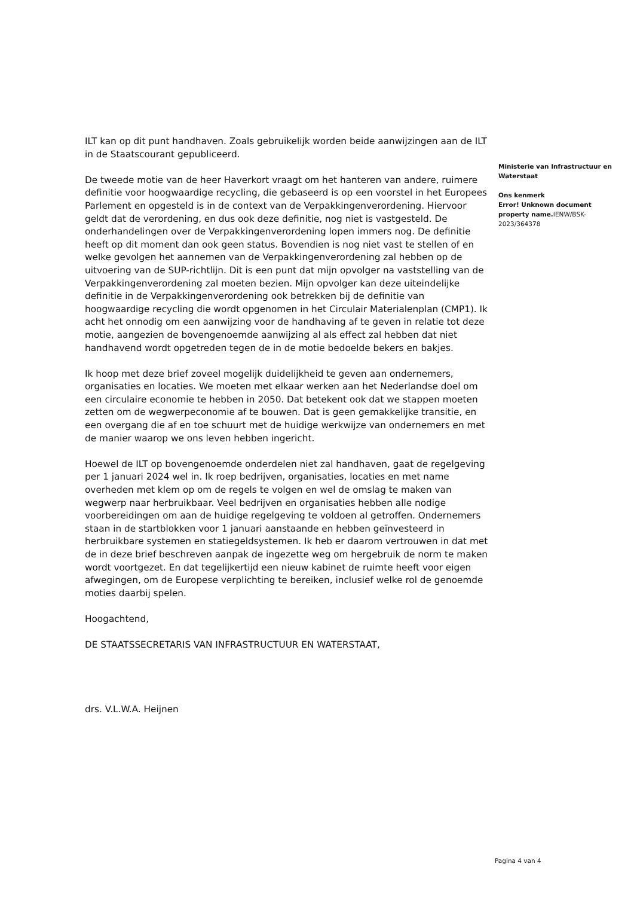ILT kan op dit punt handhaven. Zoals gebruikelijk worden beide aanwijzingen aan de ILT in de Staatscourant gepubliceerd.
De tweede motie van de heer Haverkort vraagt om het hanteren van andere, ruimere definitie voor hoogwaardige recycling, die gebaseerd is op een voorstel in het Europees Parlement en opgesteld is in de context van de Verpakkingenverordening. Hiervoor geldt dat de verordening, en dus ook deze definitie, nog niet is vastgesteld. De onderhandelingen over de Verpakkingenverordening lopen immers nog. De definitie heeft op dit moment dan ook geen status. Bovendien is nog niet vast te stellen of en welke gevolgen het aannemen van de Verpakkingenverordening zal hebben op de uitvoering van de SUP-richtlijn. Dit is een punt dat mijn opvolger na vaststelling van de Verpakkingenverordening zal moeten bezien. Mijn opvolger kan deze uiteindelijke definitie in de Verpakkingenverordening ook betrekken bij de definitie van hoogwaardige recycling die wordt opgenomen in het Circulair Materialenplan (CMP1). Ik acht het onnodig om een aanwijzing voor de handhaving af te geven in relatie tot deze motie, aangezien de bovengenoemde aanwijzing al als effect zal hebben dat niet handhavend wordt opgetreden tegen de in de motie bedoelde bekers en bakjes.
Ik hoop met deze brief zoveel mogelijk duidelijkheid te geven aan ondernemers, organisaties en locaties. We moeten met elkaar werken aan het Nederlandse doel om een circulaire economie te hebben in 2050. Dat betekent ook dat we stappen moeten zetten om de wegwerpeconomie af te bouwen. Dat is geen gemakkelijke transitie, en een overgang die af en toe schuurt met de huidige werkwijze van ondernemers en met de manier waarop we ons leven hebben ingericht.
Hoewel de ILT op bovengenoemde onderdelen niet zal handhaven, gaat de regelgeving per 1 januari 2024 wel in. Ik roep bedrijven, organisaties, locaties en met name overheden met klem op om de regels te volgen en wel de omslag te maken van wegwerp naar herbruikbaar. Veel bedrijven en organisaties hebben alle nodige voorbereidingen om aan de huidige regelgeving te voldoen al getroffen. Ondernemers staan in de startblokken voor 1 januari aanstaande en hebben geïnvesteerd in herbruikbare systemen en statiegeldsystemen. Ik heb er daarom vertrouwen in dat met de in deze brief beschreven aanpak de ingezette weg om hergebruik de norm te maken wordt voortgezet. En dat tegelijkertijd een nieuw kabinet de ruimte heeft voor eigen afwegingen, om de Europese verplichting te bereiken, inclusief welke rol de genoemde moties daarbij spelen.
Hoogachtend,
DE STAATSSECRETARIS VAN INFRASTRUCTUUR EN WATERSTAAT,
drs. V.L.W.A. Heijnen
Ministerie van Infrastructuur en Waterstaat
Ons kenmerk
Error! Unknown document property name. IENW/BSK-2023/364378
Pagina 4 van 4